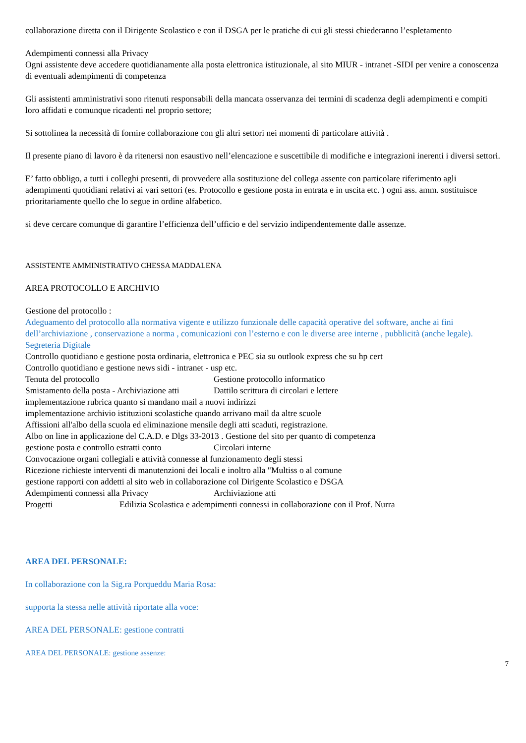collaborazione diretta con il Dirigente Scolastico e con il DSGA per le pratiche di cui gli stessi chiederanno l’espletamento
Adempimenti connessi alla Privacy
Ogni assistente deve accedere quotidianamente alla posta elettronica istituzionale, al sito MIUR - intranet -SIDI per venire a conoscenza di eventuali adempimenti di competenza
Gli assistenti amministrativi sono ritenuti responsabili della mancata osservanza dei termini di scadenza degli adempimenti e compiti loro affidati e comunque ricadenti nel proprio settore;
Si sottolinea la necessità di fornire collaborazione con gli altri settori nei momenti di particolare attività .
Il presente piano di lavoro è da ritenersi non esaustivo nell’elencazione e suscettibile di modifiche e integrazioni inerenti i diversi settori.
E’ fatto obbligo, a tutti i colleghi presenti, di provvedere alla sostituzione del collega assente con particolare riferimento agli adempimenti quotidiani relativi ai vari settori (es. Protocollo e gestione posta in entrata e in uscita etc. ) ogni ass. amm. sostituisce prioritariamente quello che lo segue in ordine alfabetico.
si deve cercare comunque di garantire l’efficienza dell’ufficio e del servizio indipendentemente dalle assenze.
ASSISTENTE AMMINISTRATIVO CHESSA MADDALENA
AREA PROTOCOLLO E ARCHIVIO
Gestione del protocollo :
Adeguamento del protocollo alla normativa vigente e utilizzo funzionale delle capacità operative del software, anche ai fini dell’archiviazione , conservazione a norma , comunicazioni con l’esterno e con le diverse aree interne , pubblicità (anche legale).
Segreteria Digitale
Controllo quotidiano e gestione posta ordinaria, elettronica e PEC sia su outlook express che su hp cert
Controllo quotidiano e gestione news sidi - intranet - usp etc.
Tenuta del protocollo Gestione protocollo informatico
Smistamento della posta - Archiviazione atti Dattilo scrittura di circolari e lettere
implementazione rubrica quanto si mandano mail a nuovi indirizzi
implementazione archivio istituzioni scolastiche quando arrivano mail da altre scuole
Affissioni all'albo della scuola ed eliminazione mensile degli atti scaduti, registrazione.
Albo on line in applicazione del C.A.D. e Dlgs 33-2013 . Gestione del sito per quanto di competenza
gestione posta e controllo estratti conto Circolari interne
Convocazione organi collegiali e attività connesse al funzionamento degli stessi
Ricezione richieste interventi di manutenzioni dei locali e inoltro alla "Multiss o al comune
gestione rapporti con addetti al sito web in collaborazione col Dirigente Scolastico e DSGA
Adempimenti connessi alla Privacy Archiviazione atti
Progetti Edilizia Scolastica e adempimenti connessi in collaborazione con il Prof. Nurra
AREA DEL PERSONALE:
In collaborazione con la Sig.ra Porqueddu Maria Rosa:
supporta la stessa nelle attività riportate alla voce:
AREA DEL PERSONALE: gestione contratti
AREA DEL PERSONALE: gestione assenze:
7